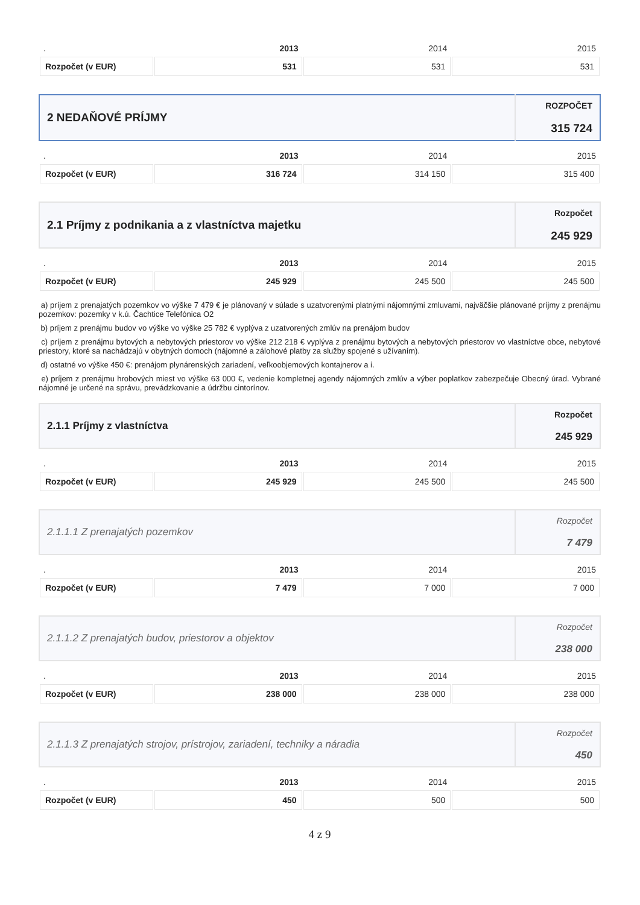| . | 2013 | 2014 | 2015 |
| --- | --- | --- | --- |
| Rozpočet (v EUR) | 531 | 531 | 531 |
| 2 NEDAŇOVÉ PRÍJMY | ROZPOČET 315 724 |
| . | 2013 | 2014 | 2015 |
| --- | --- | --- | --- |
| Rozpočet (v EUR) | 316 724 | 314 150 | 315 400 |
| 2.1 Príjmy z podnikania a z vlastníctva majetku | Rozpočet 245 929 |
| . | 2013 | 2014 | 2015 |
| --- | --- | --- | --- |
| Rozpočet (v EUR) | 245 929 | 245 500 | 245 500 |
a) príjem z prenajatých pozemkov vo výške 7 479 € je plánovaný v súlade s uzatvorenými platnými nájomnými zmluvami, najväčšie plánované príjmy z prenájmu pozemkov: pozemky v k.ú. Čachtice Telefónica O2
b) príjem z prenájmu budov vo výške vo výške 25 782 € vyplýva z uzatvorených zmlúv na prenájom budov
c) príjem z prenájmu bytových a nebytových priestorov vo výške 212 218 € vyplýva z prenájmu bytových a nebytových priestorov vo vlastníctve obce, nebytové priestory, ktoré sa nachádzajú v obytných domoch (nájomné a zálohové platby za služby spojené s užívaním).
d) ostatné vo výške 450 €: prenájom plynárenských zariadení, veľkoobjemových kontajnerov a i.
e) príjem z prenájmu hrobových miest vo výške 63 000 €, vedenie kompletnej agendy nájomných zmlúv a výber poplatkov zabezpečuje Obecný úrad. Vybrané nájomné je určené na správu, prevádzkovanie a údržbu cintorínov.
| 2.1.1 Príjmy z vlastníctva | Rozpočet 245 929 |
| . | 2013 | 2014 | 2015 |
| --- | --- | --- | --- |
| Rozpočet (v EUR) | 245 929 | 245 500 | 245 500 |
| 2.1.1.1 Z prenajatých pozemkov | Rozpočet 7 479 |
| . | 2013 | 2014 | 2015 |
| --- | --- | --- | --- |
| Rozpočet (v EUR) | 7 479 | 7 000 | 7 000 |
| 2.1.1.2 Z prenajatých budov, priestorov a objektov | Rozpočet 238 000 |
| . | 2013 | 2014 | 2015 |
| --- | --- | --- | --- |
| Rozpočet (v EUR) | 238 000 | 238 000 | 238 000 |
| 2.1.1.3 Z prenajatých strojov, prístrojov, zariadení, techniky a náradia | Rozpočet 450 |
| . | 2013 | 2014 | 2015 |
| --- | --- | --- | --- |
| Rozpočet (v EUR) | 450 | 500 | 500 |
4 z 9